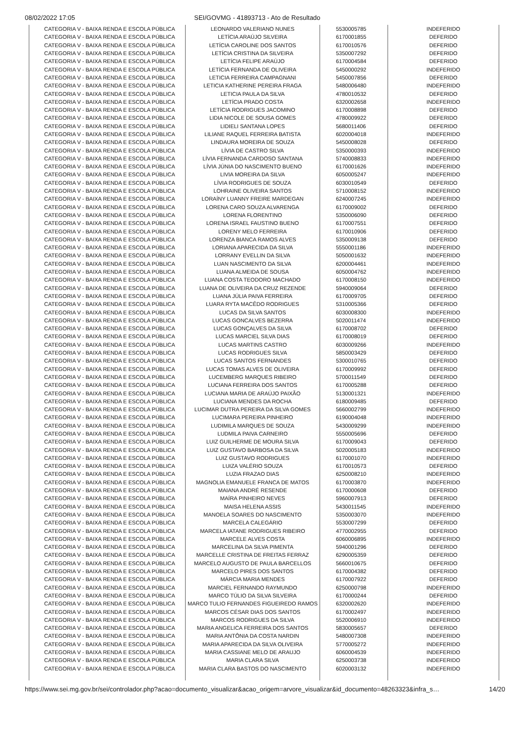08/02/2022 17:05 SEI/GOVMG - 41893713 - Ato de Resultado
| CATEGORIA V - BAIXA RENDA E ESCOLA PÚBLICA | LEONARDO VALERIANO NUNES | 5530005785 | INDEFERIDO |
| CATEGORIA V - BAIXA RENDA E ESCOLA PÚBLICA | LETÍCIA ARAÚJO SILVEIRA | 6170001855 | DEFERIDO |
| CATEGORIA V - BAIXA RENDA E ESCOLA PÚBLICA | LETÍCIA CAROLINE DOS SANTOS | 6170010576 | DEFERIDO |
| CATEGORIA V - BAIXA RENDA E ESCOLA PÚBLICA | LETÍCIA CRISTINA DA SILVEIRA | 5350007292 | DEFERIDO |
| CATEGORIA V - BAIXA RENDA E ESCOLA PÚBLICA | LETÍCIA FELIPE ARAÚJO | 6170004584 | DEFERIDO |
| CATEGORIA V - BAIXA RENDA E ESCOLA PÚBLICA | LETÍCIA FERNANDA DE OLIVEIRA | 5450000292 | INDEFERIDO |
| CATEGORIA V - BAIXA RENDA E ESCOLA PÚBLICA | LETICIA FERREIRA CAMPAGNANI | 5450007856 | DEFERIDO |
| CATEGORIA V - BAIXA RENDA E ESCOLA PÚBLICA | LETICIA KATHERINE PEREIRA FRAGA | 5480006480 | INDEFERIDO |
| CATEGORIA V - BAIXA RENDA E ESCOLA PÚBLICA | LETICIA PAULA DA SILVA | 4780010532 | DEFERIDO |
| CATEGORIA V - BAIXA RENDA E ESCOLA PÚBLICA | LETÍCIA PRADO COSTA | 6320002658 | INDEFERIDO |
| CATEGORIA V - BAIXA RENDA E ESCOLA PÚBLICA | LETÍCIA RODRIGUES JACOMINO | 6170008898 | DEFERIDO |
| CATEGORIA V - BAIXA RENDA E ESCOLA PÚBLICA | LIDIA NICOLE DE SOUSA GOMES | 4780009922 | DEFERIDO |
| CATEGORIA V - BAIXA RENDA E ESCOLA PÚBLICA | LIDIELI SANTANA LOPES | 5680011406 | DEFERIDO |
| CATEGORIA V - BAIXA RENDA E ESCOLA PÚBLICA | LILIANE RAQUEL FERREIRA BATISTA | 6020004018 | INDEFERIDO |
| CATEGORIA V - BAIXA RENDA E ESCOLA PÚBLICA | LINDAURA MOREIRA DE SOUZA | 5450008028 | DEFERIDO |
| CATEGORIA V - BAIXA RENDA E ESCOLA PÚBLICA | LÍVIA DE CASTRO SILVA | 5350000393 | INDEFERIDO |
| CATEGORIA V - BAIXA RENDA E ESCOLA PÚBLICA | LÍVIA FERNANDA CARDOSO SANTANA | 5740008833 | INDEFERIDO |
| CATEGORIA V - BAIXA RENDA E ESCOLA PÚBLICA | LÍVIA JÚNIA DO NASCIMENTO BUENO | 6170001626 | INDEFERIDO |
| CATEGORIA V - BAIXA RENDA E ESCOLA PÚBLICA | LIVIA MOREIRA DA SILVA | 6050005247 | INDEFERIDO |
| CATEGORIA V - BAIXA RENDA E ESCOLA PÚBLICA | LÍVIA RODRIGUES DE SOUZA | 6030010549 | DEFERIDO |
| CATEGORIA V - BAIXA RENDA E ESCOLA PÚBLICA | LOHRAINE OLIVEIRA SANTOS | 5710008152 | INDEFERIDO |
| CATEGORIA V - BAIXA RENDA E ESCOLA PÚBLICA | LORAÍNY LUANNY FREIRE MARDEGAN | 6240007245 | INDEFERIDO |
| CATEGORIA V - BAIXA RENDA E ESCOLA PÚBLICA | LORENA CARO SOUZA ALVARENGA | 6170009002 | DEFERIDO |
| CATEGORIA V - BAIXA RENDA E ESCOLA PÚBLICA | LORENA FLORENTINO | 5350006090 | DEFERIDO |
| CATEGORIA V - BAIXA RENDA E ESCOLA PÚBLICA | LORENA ISRAEL FAUSTINO BUENO | 6170007551 | DEFERIDO |
| CATEGORIA V - BAIXA RENDA E ESCOLA PÚBLICA | LORENY MELO FERREIRA | 6170010906 | DEFERIDO |
| CATEGORIA V - BAIXA RENDA E ESCOLA PÚBLICA | LORENZA BIANCA RAMOS ALVES | 5350009138 | DEFERIDO |
| CATEGORIA V - BAIXA RENDA E ESCOLA PÚBLICA | LORIANA APARECIDA DA SILVA | 5550001186 | INDEFERIDO |
| CATEGORIA V - BAIXA RENDA E ESCOLA PÚBLICA | LORRANY EVELLIN DA SILVA | 5050001632 | INDEFERIDO |
| CATEGORIA V - BAIXA RENDA E ESCOLA PÚBLICA | LUAN NASCIMENTO DA SILVA | 6200004461 | INDEFERIDO |
| CATEGORIA V - BAIXA RENDA E ESCOLA PÚBLICA | LUANA ALMEIDA DE SOUSA | 6050004762 | INDEFERIDO |
| CATEGORIA V - BAIXA RENDA E ESCOLA PÚBLICA | LUANA COSTA TEODORO MACHADO | 6170008150 | INDEFERIDO |
| CATEGORIA V - BAIXA RENDA E ESCOLA PÚBLICA | LUANA DE OLIVEIRA DA CRUZ REZENDE | 5940009064 | DEFERIDO |
| CATEGORIA V - BAIXA RENDA E ESCOLA PÚBLICA | LUANA JÚLIA PAIVA FERREIRA | 6170009705 | DEFERIDO |
| CATEGORIA V - BAIXA RENDA E ESCOLA PÚBLICA | LUARA RYTA MACÊDO RODRIGUES | 5310005366 | DEFERIDO |
| CATEGORIA V - BAIXA RENDA E ESCOLA PÚBLICA | LUCAS DA SILVA SANTOS | 6030008300 | INDEFERIDO |
| CATEGORIA V - BAIXA RENDA E ESCOLA PÚBLICA | LUCAS GONCALVES BEZERRA | 5020011474 | INDEFERIDO |
| CATEGORIA V - BAIXA RENDA E ESCOLA PÚBLICA | LUCAS GONÇALVES DA SILVA | 6170008702 | DEFERIDO |
| CATEGORIA V - BAIXA RENDA E ESCOLA PÚBLICA | LUCAS MARCIEL SILVA DIAS | 6170008019 | DEFERIDO |
| CATEGORIA V - BAIXA RENDA E ESCOLA PÚBLICA | LUCAS MARTINS CASTRO | 6030009266 | INDEFERIDO |
| CATEGORIA V - BAIXA RENDA E ESCOLA PÚBLICA | LUCAS RODRIGUES SILVA | 5850003429 | DEFERIDO |
| CATEGORIA V - BAIXA RENDA E ESCOLA PÚBLICA | LUCAS SANTOS FERNANDES | 5300010765 | DEFERIDO |
| CATEGORIA V - BAIXA RENDA E ESCOLA PÚBLICA | LUCAS TOMAS ALVES DE OLIVEIRA | 6170009992 | DEFERIDO |
| CATEGORIA V - BAIXA RENDA E ESCOLA PÚBLICA | LUCEMBERG MARQUES RIBEIRO | 5700011549 | DEFERIDO |
| CATEGORIA V - BAIXA RENDA E ESCOLA PÚBLICA | LUCIANA FERREIRA DOS SANTOS | 6170005288 | DEFERIDO |
| CATEGORIA V - BAIXA RENDA E ESCOLA PÚBLICA | LUCIANA MARIA DE ARAÚJO PAIXÃO | 5130001321 | INDEFERIDO |
| CATEGORIA V - BAIXA RENDA E ESCOLA PÚBLICA | LUCIANA MENDES DA ROCHA | 6180009485 | DEFERIDO |
| CATEGORIA V - BAIXA RENDA E ESCOLA PÚBLICA | LUCIMAR DUTRA PEREIRA DA SILVA GOMES | 5660002799 | INDEFERIDO |
| CATEGORIA V - BAIXA RENDA E ESCOLA PÚBLICA | LUCIMARA PEREIRA PINHEIRO | 6190004048 | INDEFERIDO |
| CATEGORIA V - BAIXA RENDA E ESCOLA PÚBLICA | LUDIMILA MARQUES DE SOUZA | 5430009299 | INDEFERIDO |
| CATEGORIA V - BAIXA RENDA E ESCOLA PÚBLICA | LUDMILA PAIVA CARNEIRO | 5550005696 | DEFERIDO |
| CATEGORIA V - BAIXA RENDA E ESCOLA PÚBLICA | LUIZ GUILHERME DE MOURA SILVA | 6170009043 | DEFERIDO |
| CATEGORIA V - BAIXA RENDA E ESCOLA PÚBLICA | LUIZ GUSTAVO BARBOSA DA SILVA | 5020005183 | INDEFERIDO |
| CATEGORIA V - BAIXA RENDA E ESCOLA PÚBLICA | LUIZ GUSTAVO RODRIGUES | 6170001070 | INDEFERIDO |
| CATEGORIA V - BAIXA RENDA E ESCOLA PÚBLICA | LUIZA VALÉRIO SOUZA | 6170010573 | DEFERIDO |
| CATEGORIA V - BAIXA RENDA E ESCOLA PÚBLICA | LUZIA FRAZAO DIAS | 6250008210 | INDEFERIDO |
| CATEGORIA V - BAIXA RENDA E ESCOLA PÚBLICA | MAGNOLIA EMANUELE FRANCA DE MATOS | 6170003870 | INDEFERIDO |
| CATEGORIA V - BAIXA RENDA E ESCOLA PÚBLICA | MAIANA ANDRÉ RESENDE | 6170000608 | DEFERIDO |
| CATEGORIA V - BAIXA RENDA E ESCOLA PÚBLICA | MAÍRA PINHEIRO NEVES | 5960007913 | DEFERIDO |
| CATEGORIA V - BAIXA RENDA E ESCOLA PÚBLICA | MAISA HELENA ASSIS | 5430011545 | INDEFERIDO |
| CATEGORIA V - BAIXA RENDA E ESCOLA PÚBLICA | MANOELA SOARES DO NASCIMENTO | 5350003070 | INDEFERIDO |
| CATEGORIA V - BAIXA RENDA E ESCOLA PÚBLICA | MARCELA CALEGÁRIO | 5530007299 | DEFERIDO |
| CATEGORIA V - BAIXA RENDA E ESCOLA PÚBLICA | MARCELA IATANE RODRIGUES RIBEIRO | 4770002955 | DEFERIDO |
| CATEGORIA V - BAIXA RENDA E ESCOLA PÚBLICA | MARCELE ALVES COSTA | 6060006895 | INDEFERIDO |
| CATEGORIA V - BAIXA RENDA E ESCOLA PÚBLICA | MARCELINA DA SILVA PIMENTA | 5940001296 | DEFERIDO |
| CATEGORIA V - BAIXA RENDA E ESCOLA PÚBLICA | MARCELLE CRISTINA DE FREITAS FERRAZ | 6290005359 | DEFERIDO |
| CATEGORIA V - BAIXA RENDA E ESCOLA PÚBLICA | MARCELO AUGUSTO DE PAULA BARCELLOS | 5660010675 | DEFERIDO |
| CATEGORIA V - BAIXA RENDA E ESCOLA PÚBLICA | MARCELO PIRES DOS SANTOS | 6170004382 | DEFERIDO |
| CATEGORIA V - BAIXA RENDA E ESCOLA PÚBLICA | MÁRCIA MARIA MENDES | 6170007922 | DEFERIDO |
| CATEGORIA V - BAIXA RENDA E ESCOLA PÚBLICA | MARCIEL FERNANDO RAYMUNDO | 6250000798 | INDEFERIDO |
| CATEGORIA V - BAIXA RENDA E ESCOLA PÚBLICA | MARCO TÚLIO DA SILVA SILVEIRA | 6170000244 | DEFERIDO |
| CATEGORIA V - BAIXA RENDA E ESCOLA PÚBLICA | MARCO TULIO FERNANDES FIGUEIREDO RAMOS | 6320002620 | INDEFERIDO |
| CATEGORIA V - BAIXA RENDA E ESCOLA PÚBLICA | MARCOS CÉSAR DIAS DOS SANTOS | 6170002497 | INDEFERIDO |
| CATEGORIA V - BAIXA RENDA E ESCOLA PÚBLICA | MARCOS RODRIGUES DA SILVA | 5520006910 | INDEFERIDO |
| CATEGORIA V - BAIXA RENDA E ESCOLA PÚBLICA | MARIA ANGELICA FERREIRA DOS SANTOS | 5830005657 | DEFERIDO |
| CATEGORIA V - BAIXA RENDA E ESCOLA PÚBLICA | MARIA ANTÔNIA DA COSTA NARDIN | 5480007308 | INDEFERIDO |
| CATEGORIA V - BAIXA RENDA E ESCOLA PÚBLICA | MARIA APARECIDA DA SILVA OLIVEIRA | 5770005272 | INDEFERIDO |
| CATEGORIA V - BAIXA RENDA E ESCOLA PÚBLICA | MARIA CASSIANE MELO DE ARAUJO | 6060004539 | INDEFERIDO |
| CATEGORIA V - BAIXA RENDA E ESCOLA PÚBLICA | MARIA CLARA SILVA | 6250003738 | INDEFERIDO |
| CATEGORIA V - BAIXA RENDA E ESCOLA PÚBLICA | MARIA CLARA BASTOS DO NASCIMENTO | 6020003132 | INDEFERIDO |
https://www.sei.mg.gov.br/sei/controlador.php?acao=documento_visualizar&acao_origem=arvore_visualizar&id_documento=48263323&infra_s… 14/20